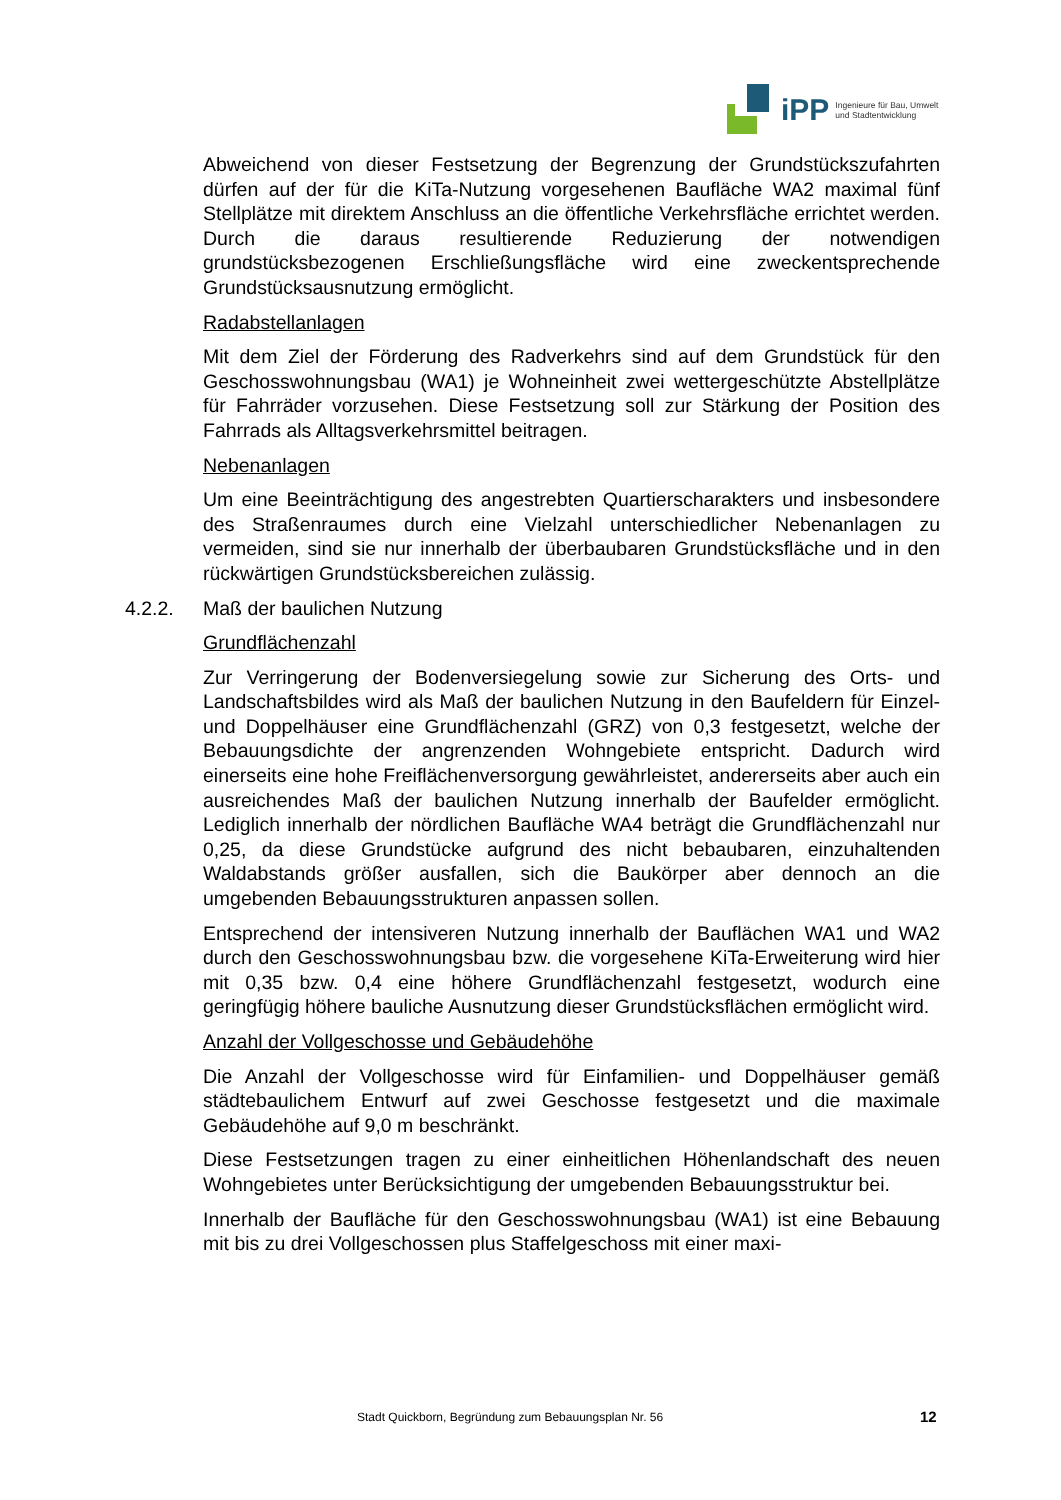iPP Ingenieure für Bau, Umwelt
und Stadtentwicklung
Abweichend von dieser Festsetzung der Begrenzung der Grundstückszufahrten dürfen auf der für die KiTa-Nutzung vorgesehenen Baufläche WA2 maximal fünf Stellplätze mit direktem Anschluss an die öffentliche Verkehrsfläche errichtet werden. Durch die daraus resultierende Reduzierung der notwendigen grundstücksbezogenen Erschließungsfläche wird eine zweckentsprechende Grundstücksausnutzung ermöglicht.
Radabstellanlagen
Mit dem Ziel der Förderung des Radverkehrs sind auf dem Grundstück für den Geschosswohnungsbau (WA1) je Wohneinheit zwei wettergeschützte Abstellplätze für Fahrräder vorzusehen. Diese Festsetzung soll zur Stärkung der Position des Fahrrads als Alltagsverkehrsmittel beitragen.
Nebenanlagen
Um eine Beeinträchtigung des angestrebten Quartierscharakters und insbesondere des Straßenraumes durch eine Vielzahl unterschiedlicher Nebenanlagen zu vermeiden, sind sie nur innerhalb der überbaubaren Grundstücksfläche und in den rückwärtigen Grundstücksbereichen zulässig.
4.2.2. Maß der baulichen Nutzung
Grundflächenzahl
Zur Verringerung der Bodenversiegelung sowie zur Sicherung des Orts- und Landschaftsbildes wird als Maß der baulichen Nutzung in den Baufeldern für Einzel- und Doppelhäuser eine Grundflächenzahl (GRZ) von 0,3 festgesetzt, welche der Bebauungsdichte der angrenzenden Wohngebiete entspricht. Dadurch wird einerseits eine hohe Freiflächenversorgung gewährleistet, andererseits aber auch ein ausreichendes Maß der baulichen Nutzung innerhalb der Baufelder ermöglicht. Lediglich innerhalb der nördlichen Baufläche WA4 beträgt die Grundflächenzahl nur 0,25, da diese Grundstücke aufgrund des nicht bebaubaren, einzuhaltenden Waldabstands größer ausfallen, sich die Baukörper aber dennoch an die umgebenden Bebauungsstrukturen anpassen sollen.
Entsprechend der intensiveren Nutzung innerhalb der Bauflächen WA1 und WA2 durch den Geschosswohnungsbau bzw. die vorgesehene KiTa-Erweiterung wird hier mit 0,35 bzw. 0,4 eine höhere Grundflächenzahl festgesetzt, wodurch eine geringfügig höhere bauliche Ausnutzung dieser Grundstücksflächen ermöglicht wird.
Anzahl der Vollgeschosse und Gebäudehöhe
Die Anzahl der Vollgeschosse wird für Einfamilien- und Doppelhäuser gemäß städtebaulichem Entwurf auf zwei Geschosse festgesetzt und die maximale Gebäudehöhe auf 9,0 m beschränkt.
Diese Festsetzungen tragen zu einer einheitlichen Höhenlandschaft des neuen Wohngebietes unter Berücksichtigung der umgebenden Bebauungsstruktur bei.
Innerhalb der Baufläche für den Geschosswohnungsbau (WA1) ist eine Bebauung mit bis zu drei Vollgeschossen plus Staffelgeschoss mit einer maxi-
Stadt Quickborn, Begründung zum Bebauungsplan Nr. 56 12